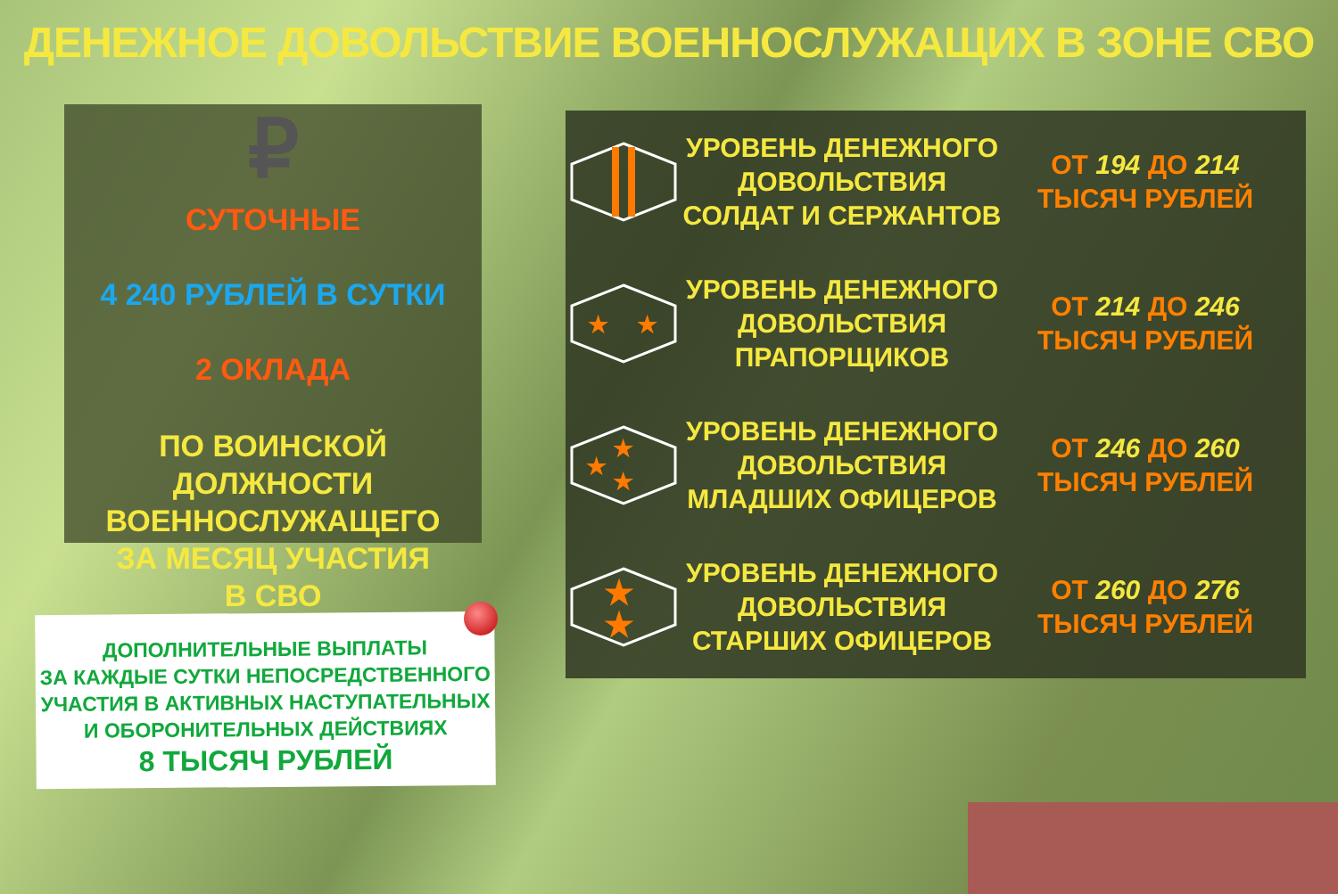ДЕНЕЖНОЕ ДОВОЛЬСТВИЕ ВОЕННОСЛУЖАЩИХ В ЗОНЕ СВО
₽
СУТОЧНЫЕ
4 240 РУБЛЕЙ В СУТКИ
2 ОКЛАДА
ПО ВОИНСКОЙ ДОЛЖНОСТИ
ВОЕННОСЛУЖАЩЕГО
ЗА МЕСЯЦ УЧАСТИЯ
В СВО
УРОВЕНЬ ДЕНЕЖНОГО ДОВОЛЬСТВИЯ СОЛДАТ И СЕРЖАНТОВ
ОТ 194 ДО 214
ТЫСЯЧ РУБЛЕЙ
★
★
УРОВЕНЬ ДЕНЕЖНОГО ДОВОЛЬСТВИЯ ПРАПОРЩИКОВ
ОТ 214 ДО 246
ТЫСЯЧ РУБЛЕЙ
★
★
★
УРОВЕНЬ ДЕНЕЖНОГО ДОВОЛЬСТВИЯ МЛАДШИХ ОФИЦЕРОВ
ОТ 246 ДО 260
ТЫСЯЧ РУБЛЕЙ
★
★
УРОВЕНЬ ДЕНЕЖНОГО ДОВОЛЬСТВИЯ СТАРШИХ ОФИЦЕРОВ
ОТ 260 ДО 276
ТЫСЯЧ РУБЛЕЙ
ДОПОЛНИТЕЛЬНЫЕ ВЫПЛАТЫ
ЗА КАЖДЫЕ СУТКИ НЕПОСРЕДСТВЕННОГО
УЧАСТИЯ В АКТИВНЫХ НАСТУПАТЕЛЬНЫХ
И ОБОРОНИТЕЛЬНЫХ ДЕЙСТВИЯХ
8 ТЫСЯЧ РУБЛЕЙ